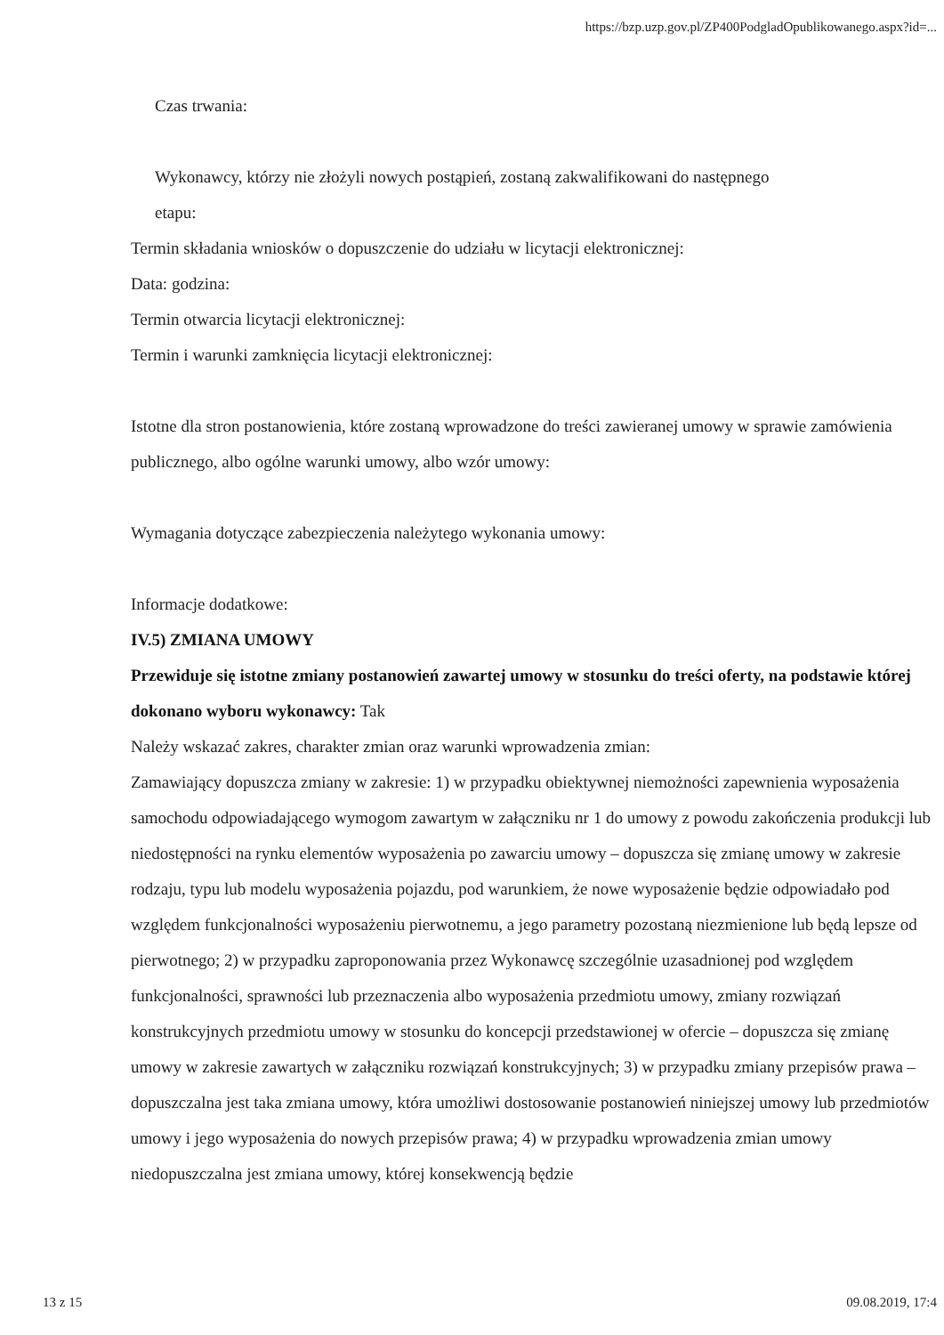https://bzp.uzp.gov.pl/ZP400PodgladOpublikowanego.aspx?id=...
Czas trwania:
Wykonawcy, którzy nie złożyli nowych postąpień, zostaną zakwalifikowani do następnego
etapu:
Termin składania wniosków o dopuszczenie do udziału w licytacji elektronicznej:
Data: godzina:
Termin otwarcia licytacji elektronicznej:
Termin i warunki zamknięcia licytacji elektronicznej:
Istotne dla stron postanowienia, które zostaną wprowadzone do treści zawieranej umowy w sprawie zamówienia publicznego, albo ogólne warunki umowy, albo wzór umowy:
Wymagania dotyczące zabezpieczenia należytego wykonania umowy:
Informacje dodatkowe:
IV.5) ZMIANA UMOWY
Przewiduje się istotne zmiany postanowień zawartej umowy w stosunku do treści oferty, na podstawie której dokonano wyboru wykonawcy: Tak
Należy wskazać zakres, charakter zmian oraz warunki wprowadzenia zmian:
Zamawiający dopuszcza zmiany w zakresie: 1) w przypadku obiektywnej niemożności zapewnienia wyposażenia samochodu odpowiadającego wymogom zawartym w załączniku nr 1 do umowy z powodu zakończenia produkcji lub niedostępności na rynku elementów wyposażenia po zawarciu umowy – dopuszcza się zmianę umowy w zakresie rodzaju, typu lub modelu wyposażenia pojazdu, pod warunkiem, że nowe wyposażenie będzie odpowiadało pod względem funkcjonalności wyposażeniu pierwotnemu, a jego parametry pozostaną niezmienione lub będą lepsze od pierwotnego; 2) w przypadku zaproponowania przez Wykonawcę szczególnie uzasadnionej pod względem funkcjonalności, sprawności lub przeznaczenia albo wyposażenia przedmiotu umowy, zmiany rozwiązań konstrukcyjnych przedmiotu umowy w stosunku do koncepcji przedstawionej w ofercie – dopuszcza się zmianę umowy w zakresie zawartych w załączniku rozwiązań konstrukcyjnych; 3) w przypadku zmiany przepisów prawa – dopuszczalna jest taka zmiana umowy, która umożliwi dostosowanie postanowień niniejszej umowy lub przedmiotów umowy i jego wyposażenia do nowych przepisów prawa; 4) w przypadku wprowadzenia zmian umowy niedopuszczalna jest zmiana umowy, której konsekwencją będzie
13 z 15 09.08.2019, 17:4